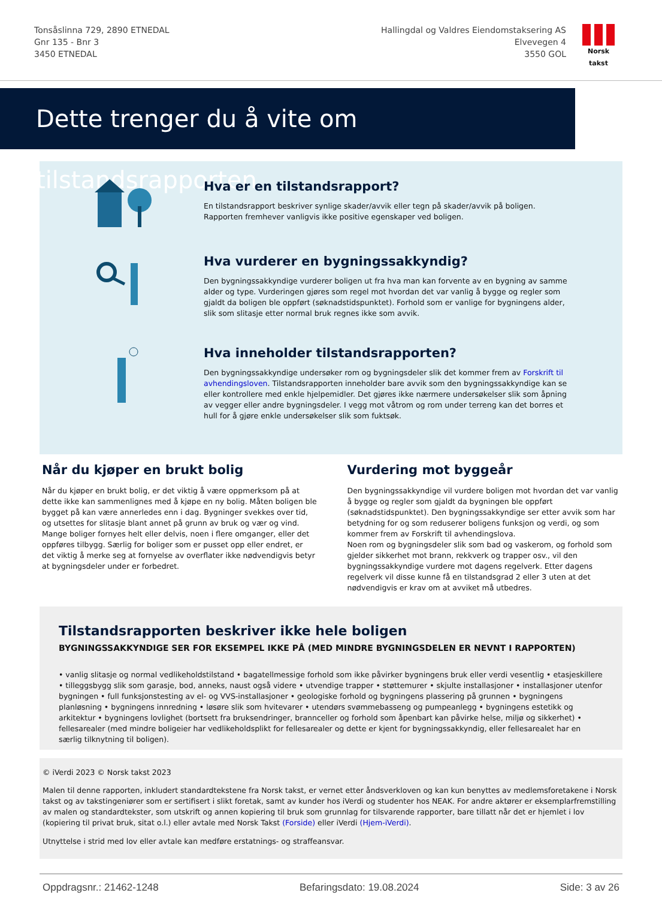Tonsåslinna 729, 2890 ETNEDAL
Gnr 135 - Bnr 3
3450 ETNEDAL
Hallingdal og Valdres Eiendomstaksering AS
Elvevegen 4
3550 GOL
Norsk takst
Dette trenger du å vite om tilstandsrapporten
Hva er en tilstandsrapport?
En tilstandsrapport beskriver synlige skader/avvik eller tegn på skader/avvik på boligen. Rapporten fremhever vanligvis ikke positive egenskaper ved boligen.
Hva vurderer en bygningssakkyndig?
Den bygningssakkyndige vurderer boligen ut fra hva man kan forvente av en bygning av samme alder og type. Vurderingen gjøres som regel mot hvordan det var vanlig å bygge og regler som gjaldt da boligen ble oppført (søknadstidspunktet). Forhold som er vanlige for bygningens alder, slik som slitasje etter normal bruk regnes ikke som avvik.
Hva inneholder tilstandsrapporten?
Den bygningssakkyndige undersøker rom og bygningsdeler slik det kommer frem av Forskrift til avhendingsloven. Tilstandsrapporten inneholder bare avvik som den bygningssakkyndige kan se eller kontrollere med enkle hjelpemidler. Det gjøres ikke nærmere undersøkelser slik som åpning av vegger eller andre bygningsdeler. I vegg mot våtrom og rom under terreng kan det borres et hull for å gjøre enkle undersøkelser slik som fuktsøk.
Når du kjøper en brukt bolig
Når du kjøper en brukt bolig, er det viktig å være oppmerksom på at dette ikke kan sammenlignes med å kjøpe en ny bolig. Måten boligen ble bygget på kan være annerledes enn i dag. Bygninger svekkes over tid, og utsettes for slitasje blant annet på grunn av bruk og vær og vind. Mange boliger fornyes helt eller delvis, noen i flere omganger, eller det oppføres tilbygg. Særlig for boliger som er pusset opp eller endret, er det viktig å merke seg at fornyelse av overflater ikke nødvendigvis betyr at bygningsdeler under er forbedret.
Vurdering mot byggeår
Den bygningssakkyndige vil vurdere boligen mot hvordan det var vanlig å bygge og regler som gjaldt da bygningen ble oppført (søknadstidspunktet). Den bygningssakkyndige ser etter avvik som har betydning for og som reduserer boligens funksjon og verdi, og som kommer frem av Forskrift til avhendingslova.
Noen rom og bygningsdeler slik som bad og vaskerom, og forhold som gjelder sikkerhet mot brann, rekkverk og trapper osv., vil den bygningssakkyndige vurdere mot dagens regelverk. Etter dagens regelverk vil disse kunne få en tilstandsgrad 2 eller 3 uten at det nødvendigvis er krav om at avviket må utbedres.
Tilstandsrapporten beskriver ikke hele boligen
BYGNINGSSAKKYNDIGE SER FOR EKSEMPEL IKKE PÅ (MED MINDRE BYGNINGSDELEN ER NEVNT I RAPPORTEN)
• vanlig slitasje og normal vedlikeholdstilstand • bagatellmessige forhold som ikke påvirker bygningens bruk eller verdi vesentlig • etasjeskillere • tilleggsbygg slik som garasje, bod, anneks, naust også videre • utvendige trapper • støttemurer • skjulte installasjoner • installasjoner utenfor bygningen • full funksjonstesting av el- og VVS-installasjoner • geologiske forhold og bygningens plassering på grunnen • bygningens planløsning • bygningens innredning • løsøre slik som hvitevarer • utendørs svømmebasseng og pumpeanlegg • bygningens estetikk og arkitektur • bygningens lovlighet (bortsett fra bruksendringer, brannceller og forhold som åpenbart kan påvirke helse, miljø og sikkerhet) • fellesarealer (med mindre boligeier har vedlikeholdsplikt for fellesarealer og dette er kjent for bygningssakkyndig, eller fellesarealet har en særlig tilknytning til boligen).
© iVerdi 2023 © Norsk takst 2023
Malen til denne rapporten, inkludert standardtekstene fra Norsk takst, er vernet etter åndsverkloven og kan kun benyttes av medlemsforetakene i Norsk takst og av takstingeniører som er sertifisert i slikt foretak, samt av kunder hos iVerdi og studenter hos NEAK. For andre aktører er eksemplarfremstilling av malen og standardtekster, som utskrift og annen kopiering til bruk som grunnlag for tilsvarende rapporter, bare tillatt når det er hjemlet i lov (kopiering til privat bruk, sitat o.l.) eller avtale med Norsk Takst (Forside) eller iVerdi (Hjem-iVerdi).
Utnyttelse i strid med lov eller avtale kan medføre erstatnings- og straffeansvar.
Oppdragsnr.: 21462-1248 Befaringsdato: 19.08.2024 Side: 3 av 26